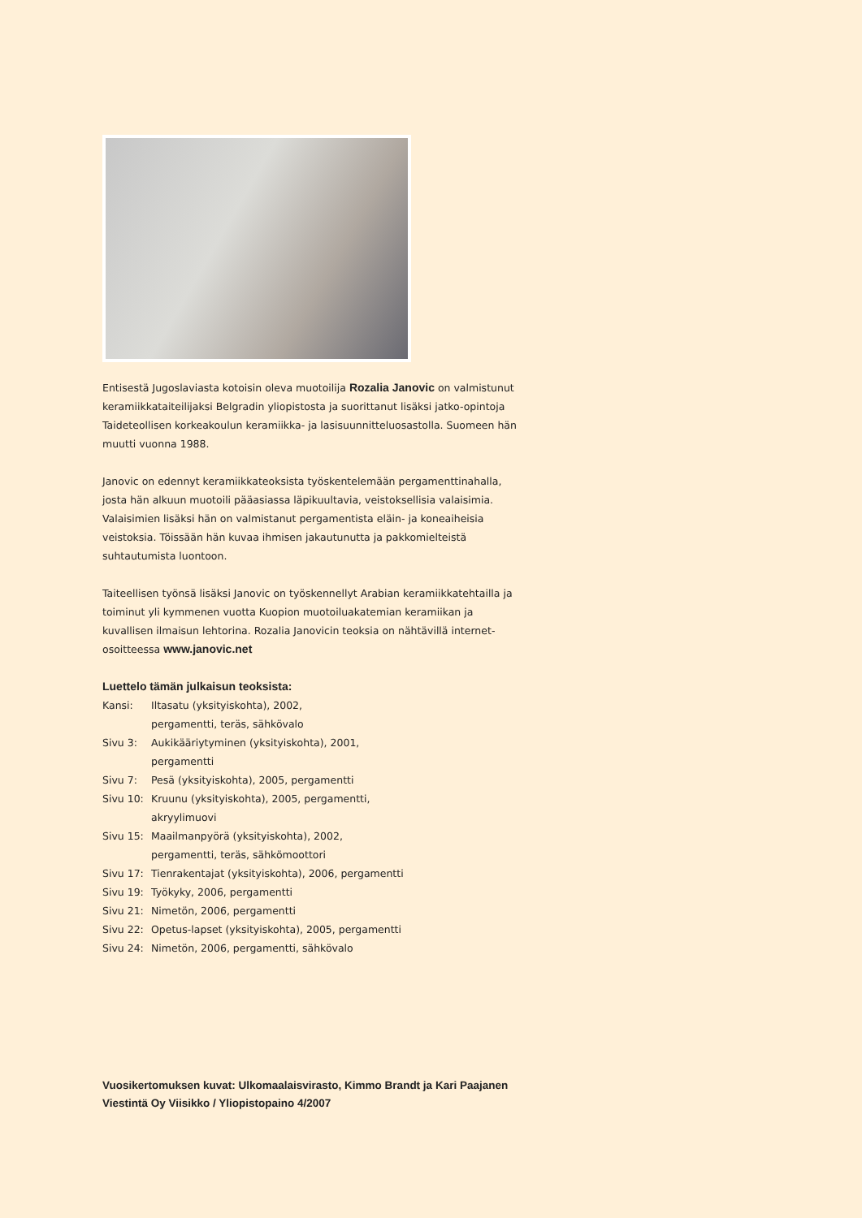Entisestä Jugoslaviasta kotoisin oleva muotoilija Rozalia Janovic on valmistunut keramiikkataiteilijaksi Belgradin yliopistosta ja suorittanut lisäksi jatko-opintoja Taideteollisen korkeakoulun keramiikka- ja lasisuunnitteluosastolla. Suomeen hän muutti vuonna 1988.
Janovic on edennyt keramiikkateoksista työskentelemään pergamenttinahalla, josta hän alkuun muotoili pääasiassa läpikuultavia, veistoksellisia valaisimia. Valaisimien lisäksi hän on valmistanut pergamentista eläin- ja koneaiheisia veistoksia. Töissään hän kuvaa ihmisen jakautunutta ja pakkomielteistä suhtautumista luontoon.
Taiteellisen työnsä lisäksi Janovic on työskennellyt Arabian keramiikkatehtailla ja toiminut yli kymmenen vuotta Kuopion muotoiluakatemian keramiikan ja kuvallisen ilmaisun lehtorina. Rozalia Janovicin teoksia on nähtävillä internet-osoitteessa www.janovic.net
Luettelo tämän julkaisun teoksista:
| Kansi: | Iltasatu (yksityiskohta), 2002, pergamentti, teräs, sähkövalo |
| Sivu 3: | Aukikääriytyminen (yksityiskohta), 2001, pergamentti |
| Sivu 7: | Pesä (yksityiskohta), 2005, pergamentti |
| Sivu 10: | Kruunu (yksityiskohta), 2005, pergamentti, akryylimuovi |
| Sivu 15: | Maailmanpyörä (yksityiskohta), 2002, pergamentti, teräs, sähkömoottori |
| Sivu 17: | Tienrakentajat (yksityiskohta), 2006, pergamentti |
| Sivu 19: | Työkyky, 2006, pergamentti |
| Sivu 21: | Nimetön, 2006, pergamentti |
| Sivu 22: | Opetus-lapset (yksityiskohta), 2005, pergamentti |
| Sivu 24: | Nimetön, 2006, pergamentti, sähkövalo |
Vuosikertomuksen kuvat: Ulkomaalaisvirasto, Kimmo Brandt ja Kari Paajanen
Viestintä Oy Viisikko / Yliopistopaino 4/2007